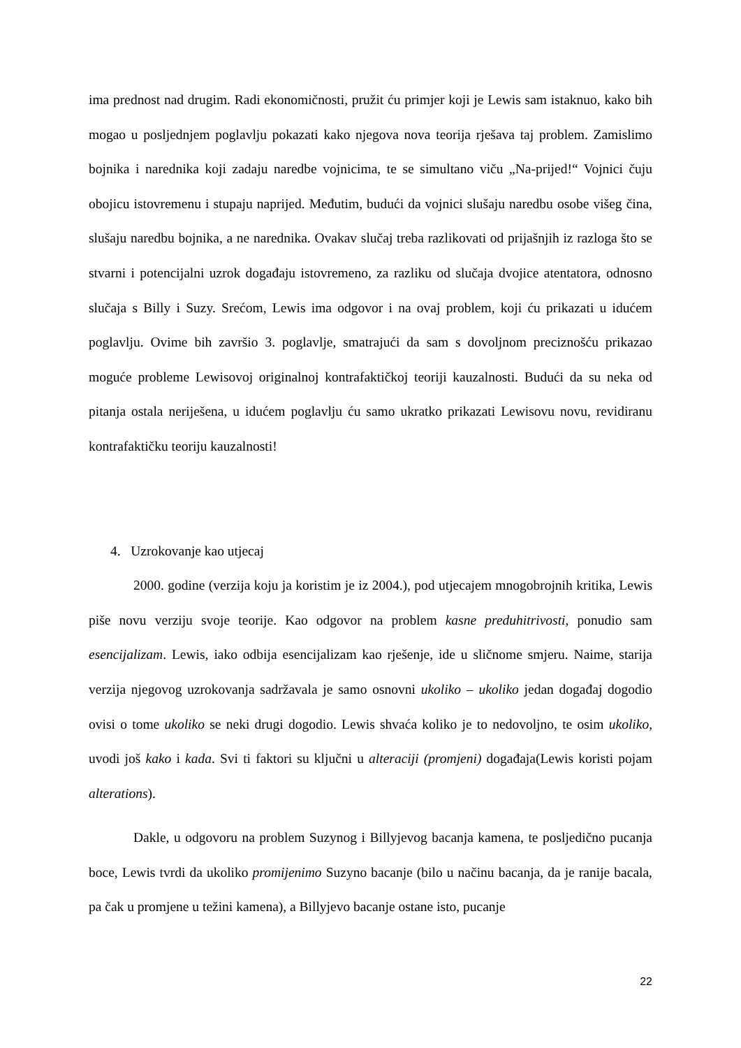ima prednost nad drugim. Radi ekonomičnosti, pružit ću primjer koji je Lewis sam istaknuo, kako bih mogao u posljednjem poglavlju pokazati kako njegova nova teorija rješava taj problem. Zamislimo bojnika i narednika koji zadaju naredbe vojnicima, te se simultano viču „Na-prijed!“ Vojnici čuju obojicu istovremenu i stupaju naprijed. Međutim, budući da vojnici slušaju naredbu osobe višeg čina, slušaju naredbu bojnika, a ne narednika. Ovakav slučaj treba razlikovati od prijašnjih iz razloga što se stvarni i potencijalni uzrok događaju istovremeno, za razliku od slučaja dvojice atentatora, odnosno slučaja s Billy i Suzy. Srećom, Lewis ima odgovor i na ovaj problem, koji ću prikazati u idućem poglavlju. Ovime bih završio 3. poglavlje, smatrajući da sam s dovoljnom preciznošću prikazao moguće probleme Lewisovoj originalnoj kontrafaktičkoj teoriji kauzalnosti. Budući da su neka od pitanja ostala neriješena, u idućem poglavlju ću samo ukratko prikazati Lewisovu novu, revidiranu kontrafaktičku teoriju kauzalnosti!
4. Uzrokovanje kao utjecaj
2000. godine (verzija koju ja koristim je iz 2004.), pod utjecajem mnogobrojnih kritika, Lewis piše novu verziju svoje teorije. Kao odgovor na problem kasne preduhitrivosti, ponudio sam esencijalizam. Lewis, iako odbija esencijalizam kao rješenje, ide u sličnome smjeru. Naime, starija verzija njegovog uzrokovanja sadržavala je samo osnovni ukoliko – ukoliko jedan događaj dogodio ovisi o tome ukoliko se neki drugi dogodio. Lewis shvaća koliko je to nedovoljno, te osim ukoliko, uvodi još kako i kada. Svi ti faktori su ključni u alteraciji (promjeni) događaja(Lewis koristi pojam alterations).
Dakle, u odgovoru na problem Suzynog i Billyjevog bacanja kamena, te posljedično pucanja boce, Lewis tvrdi da ukoliko promijenimo Suzyno bacanje (bilo u načinu bacanja, da je ranije bacala, pa čak u promjene u težini kamena), a Billyjevo bacanje ostane isto, pucanje
22